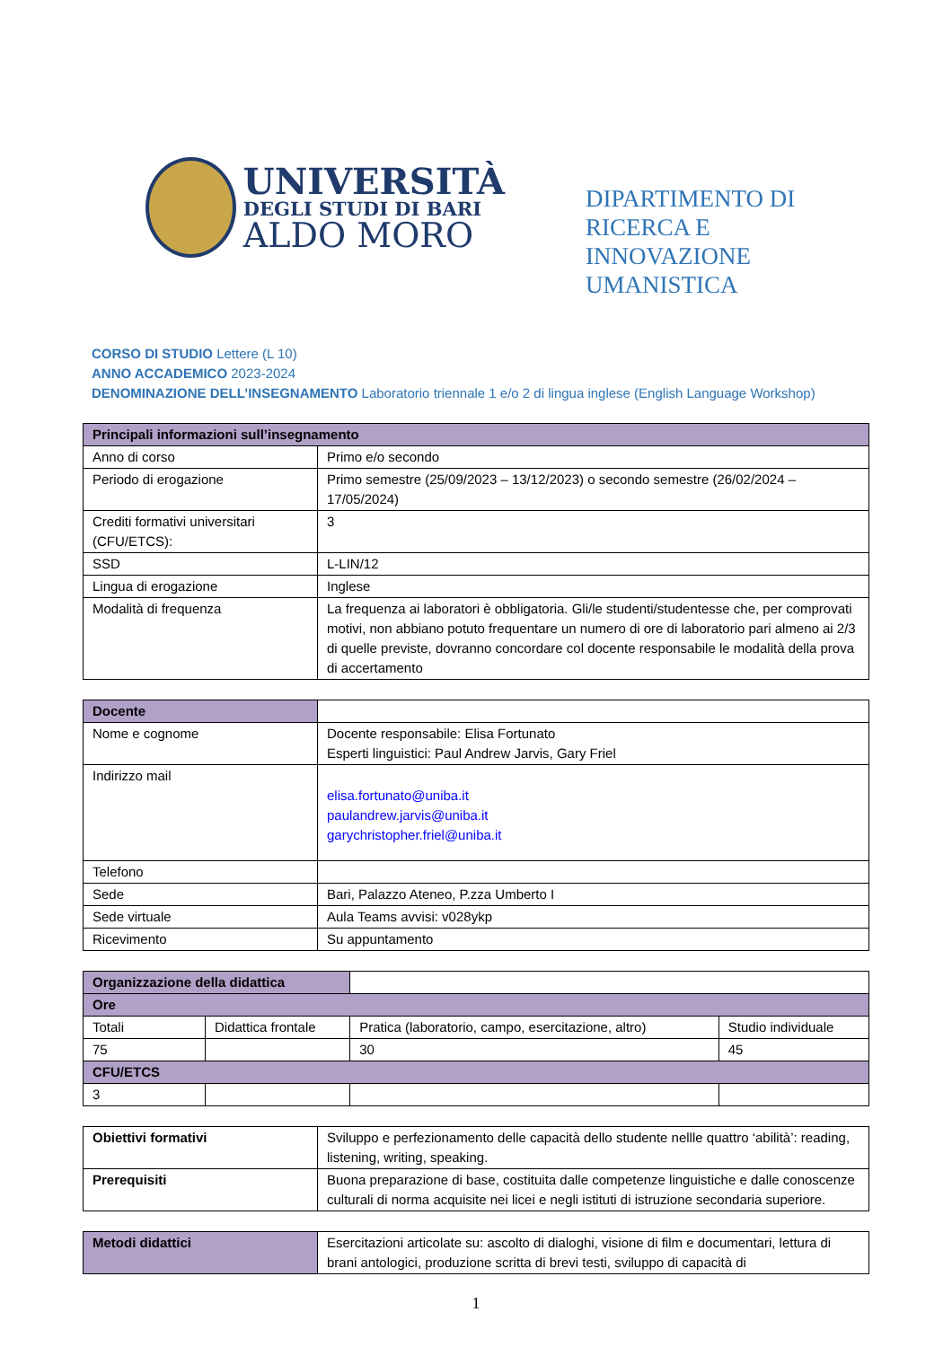UNIVERSITÀ
DEGLI STUDI DI BARI
ALDO MORO
DIPARTIMENTO DI
RICERCA E
INNOVAZIONE
UMANISTICA
CORSO DI STUDIO Lettere (L 10)
ANNO ACCADEMICO 2023-2024
DENOMINAZIONE DELL’INSEGNAMENTO Laboratorio triennale 1 e/o 2 di lingua inglese (English Language Workshop)
| Principali informazioni sull’insegnamento | |
| --- | --- |
| Anno di corso | Primo e/o secondo |
| Periodo di erogazione | Primo semestre (25/09/2023 – 13/12/2023) o secondo semestre (26/02/2024 – 17/05/2024) |
| Crediti formativi universitari (CFU/ETCS): | 3 |
| SSD | L-LIN/12 |
| Lingua di erogazione | Inglese |
| Modalità di frequenza | La frequenza ai laboratori è obbligatoria. Gli/le studenti/studentesse che, per comprovati motivi, non abbiano potuto frequentare un numero di ore di laboratorio pari almeno ai 2/3 di quelle previste, dovranno concordare col docente responsabile le modalità della prova di accertamento |
| Docente | |
| Nome e cognome | Docente responsabile: Elisa Fortunato Esperti linguistici: Paul Andrew Jarvis, Gary Friel |
| Indirizzo mail | elisa.fortunato@uniba.it paulandrew.jarvis@uniba.it garychristopher.friel@uniba.it |
| Telefono | |
| Sede | Bari, Palazzo Ateneo, P.zza Umberto I |
| Sede virtuale | Aula Teams avvisi: v028ykp |
| Ricevimento | Su appuntamento |
| Organizzazione della didattica | | | |
| Ore | | | |
| Totali | Didattica frontale | Pratica (laboratorio, campo, esercitazione, altro) | Studio individuale |
| 75 | | 30 | 45 |
| CFU/ETCS | | | |
| 3 | | | |
| Obiettivi formativi | Sviluppo e perfezionamento delle capacità dello studente nellle quattro ‘abilità’: reading, listening, writing, speaking. |
| Prerequisiti | Buona preparazione di base, costituita dalle competenze linguistiche e dalle conoscenze culturali di norma acquisite nei licei e negli istituti di istruzione secondaria superiore. |
| Metodi didattici | Esercitazioni articolate su: ascolto di dialoghi, visione di film e documentari, lettura di brani antologici, produzione scritta di brevi testi, sviluppo di capacità di |
1